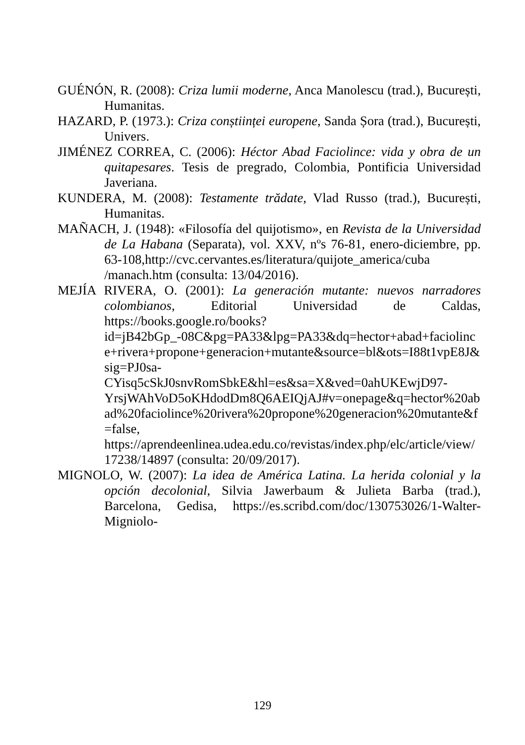GUÉNÓN, R. (2008): Criza lumii moderne, Anca Manolescu (trad.), București, Humanitas.
HAZARD, P. (1973.): Criza conștiinței europene, Sanda Șora (trad.), București, Univers.
JIMÉNEZ CORREA, C. (2006): Héctor Abad Faciolince: vida y obra de un quitapesares. Tesis de pregrado, Colombia, Pontificia Universidad Javeriana.
KUNDERA, M. (2008): Testamente trădate, Vlad Russo (trad.), București, Humanitas.
MAÑACH, J. (1948): «Filosofía del quijotismo», en Revista de la Universidad de La Habana (Separata), vol. XXV, nºs 76-81, enero-diciembre, pp. 63-108,http://cvc.cervantes.es/literatura/quijote_america/cuba /manach.htm (consulta: 13/04/2016).
MEJÍA RIVERA, O. (2001): La generación mutante: nuevos narradores colombianos, Editorial Universidad de Caldas, https://books.google.ro/books?id=jB42bGp_-08C&pg=PA33&lpg=PA33&dq=hector+abad+faciolince+rivera+propone+generacion+mutante&source=bl&ots=I88t1vpE8J&sig=PJ0sa-CYisq5cSkJ0snvRomSbkE&hl=es&sa=X&ved=0ahUKEwjD97-YrsjWAhVoD5oKHdodDm8Q6AEIQjAJ#v=onepage&q=hector%20abad%20faciolince%20rivera%20propone%20generacion%20mutante&f=false, https://aprendeenlinea.udea.edu.co/revistas/index.php/elc/article/view/17238/14897 (consulta: 20/09/2017).
MIGNOLO, W. (2007): La idea de América Latina. La herida colonial y la opción decolonial, Silvia Jawerbaum & Julieta Barba (trad.), Barcelona, Gedisa, https://es.scribd.com/doc/130753026/1-Walter-Migniolo-
129